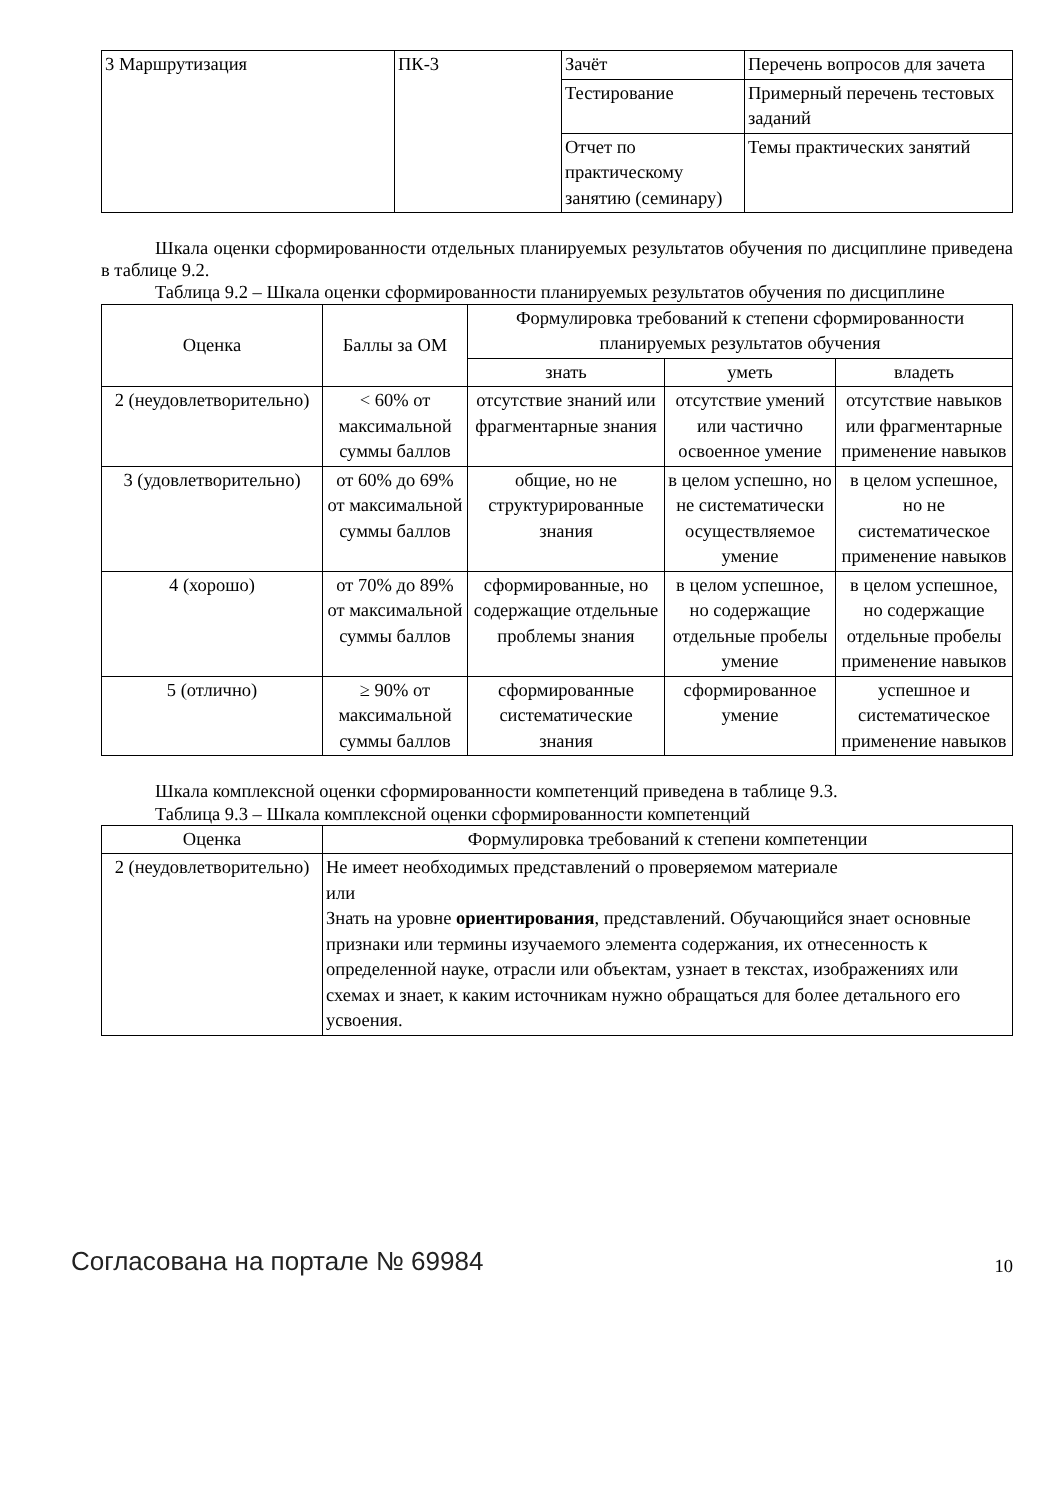| 3 Маршрутизация | ПК-3 | Зачёт | Перечень вопросов для зачета |
| | | Тестирование | Примерный перечень тестовых заданий |
| | | Отчет по практическому занятию (семинару) | Темы практических занятий |
Шкала оценки сформированности отдельных планируемых результатов обучения по дисциплине приведена в таблице 9.2.
Таблица 9.2 – Шкала оценки сформированности планируемых результатов обучения по дисциплине
| Оценка | Баллы за ОМ | Формулировка требований к степени сформированности планируемых результатов обучения | | |
| --- | --- | --- | --- | --- |
| | | знать | уметь | владеть |
| 2 (неудовлетворительно) | < 60% от максимальной суммы баллов | отсутствие знаний или фрагментарные знания | отсутствие умений или частично освоенное умение | отсутствие навыков или фрагментарные применение навыков |
| 3 (удовлетворительно) | от 60% до 69% от максимальной суммы баллов | общие, но не структурированные знания | в целом успешно, но не систематически осуществляемое умение | в целом успешное, но не систематическое применение навыков |
| 4 (хорошо) | от 70% до 89% от максимальной суммы баллов | сформированные, но содержащие отдельные проблемы знания | в целом успешное, но содержащие отдельные пробелы умение | в целом успешное, но содержащие отдельные пробелы применение навыков |
| 5 (отлично) | ≥ 90% от максимальной суммы баллов | сформированные систематические знания | сформированное умение | успешное и систематическое применение навыков |
Шкала комплексной оценки сформированности компетенций приведена в таблице 9.3.
Таблица 9.3 – Шкала комплексной оценки сформированности компетенций
| Оценка | Формулировка требований к степени компетенции |
| --- | --- |
| 2 (неудовлетворительно) | Не имеет необходимых представлений о проверяемом материале или Знать на уровне ориентирования , представлений. Обучающийся знает основные признаки или термины изучаемого элемента содержания, их отнесенность к определенной науке, отрасли или объектам, узнает в текстах, изображениях или схемах и знает, к каким источникам нужно обращаться для более детального его усвоения. |
Согласована на портале № 69984 10